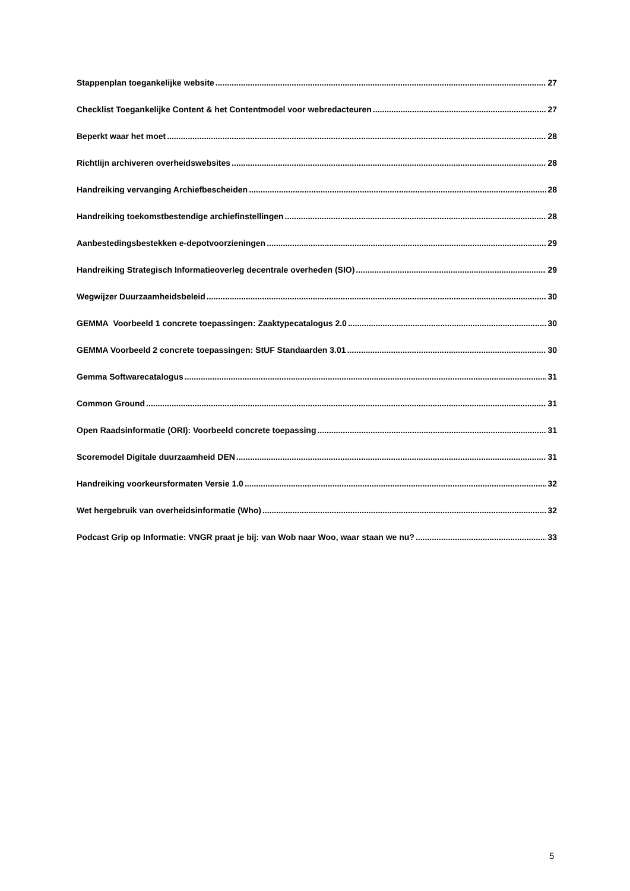Stappenplan toegankelijke website 27
Checklist Toegankelijke Content & het Contentmodel voor webredacteuren 27
Beperkt waar het moet 28
Richtlijn archiveren overheidswebsites 28
Handreiking vervanging Archiefbescheiden 28
Handreiking toekomstbestendige archiefinstellingen 28
Aanbestedingsbestekken e-depotvoorzieningen 29
Handreiking Strategisch Informatieoverleg decentrale overheden (SIO) 29
Wegwijzer Duurzaamheidsbeleid 30
GEMMA Voorbeeld 1 concrete toepassingen: Zaaktypecatalogus 2.0 30
GEMMA Voorbeeld 2 concrete toepassingen: StUF Standaarden 3.01 30
Gemma Softwarecatalogus 31
Common Ground 31
Open Raadsinformatie (ORI): Voorbeeld concrete toepassing 31
Scoremodel Digitale duurzaamheid DEN 31
Handreiking voorkeursformaten Versie 1.0 32
Wet hergebruik van overheidsinformatie (Who) 32
Podcast Grip op Informatie: VNGR praat je bij: van Wob naar Woo, waar staan we nu? 33
5